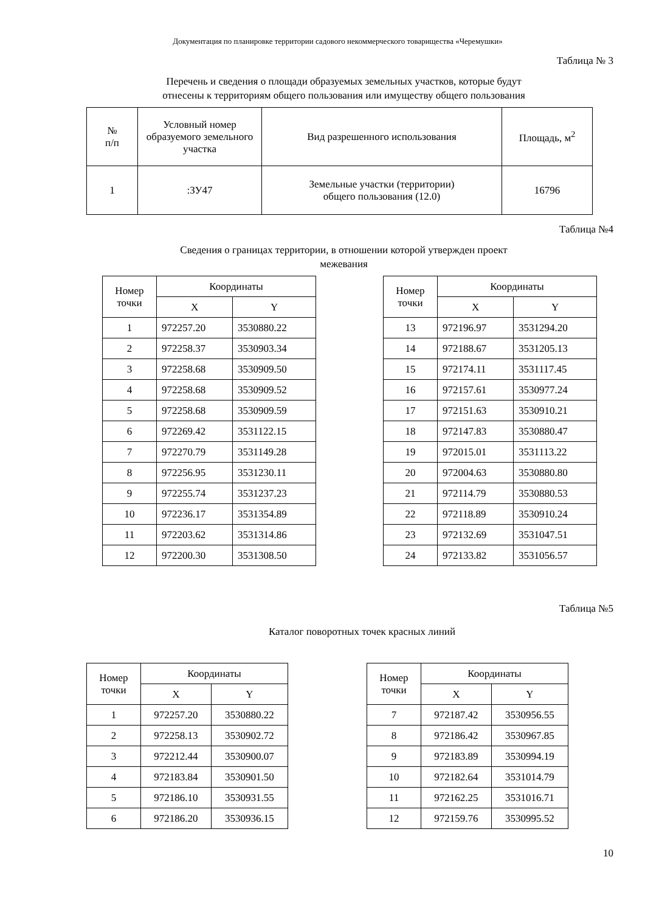Документация по планировке территории садового некоммерческого товарищества «Черемушки»
Таблица № 3
Перечень и сведения о площади образуемых земельных участков, которые будут
отнесены к территориям общего пользования или имуществу общего пользования
| № п/п | Условный номер образуемого земельного участка | Вид разрешенного использования | Площадь, м<sup>2</sup> |
| --- | --- | --- | --- |
| 1 | :ЗУ47 | Земельные участки (территории) общего пользования (12.0) | 16796 |
Таблица №4
Сведения о границах территории, в отношении которой утвержден проект
межевания
| Номер точки | Координаты | |
| --- | --- | --- |
| | X | Y |
| 1 | 972257.20 | 3530880.22 |
| 2 | 972258.37 | 3530903.34 |
| 3 | 972258.68 | 3530909.50 |
| 4 | 972258.68 | 3530909.52 |
| 5 | 972258.68 | 3530909.59 |
| 6 | 972269.42 | 3531122.15 |
| 7 | 972270.79 | 3531149.28 |
| 8 | 972256.95 | 3531230.11 |
| 9 | 972255.74 | 3531237.23 |
| 10 | 972236.17 | 3531354.89 |
| 11 | 972203.62 | 3531314.86 |
| 12 | 972200.30 | 3531308.50 |
| Номер точки | Координаты | |
| --- | --- | --- |
| | X | Y |
| 13 | 972196.97 | 3531294.20 |
| 14 | 972188.67 | 3531205.13 |
| 15 | 972174.11 | 3531117.45 |
| 16 | 972157.61 | 3530977.24 |
| 17 | 972151.63 | 3530910.21 |
| 18 | 972147.83 | 3530880.47 |
| 19 | 972015.01 | 3531113.22 |
| 20 | 972004.63 | 3530880.80 |
| 21 | 972114.79 | 3530880.53 |
| 22 | 972118.89 | 3530910.24 |
| 23 | 972132.69 | 3531047.51 |
| 24 | 972133.82 | 3531056.57 |
Таблица №5
Каталог поворотных точек красных линий
| Номер точки | Координаты | |
| --- | --- | --- |
| | X | Y |
| 1 | 972257.20 | 3530880.22 |
| 2 | 972258.13 | 3530902.72 |
| 3 | 972212.44 | 3530900.07 |
| 4 | 972183.84 | 3530901.50 |
| 5 | 972186.10 | 3530931.55 |
| 6 | 972186.20 | 3530936.15 |
| Номер точки | Координаты | |
| --- | --- | --- |
| | X | Y |
| 7 | 972187.42 | 3530956.55 |
| 8 | 972186.42 | 3530967.85 |
| 9 | 972183.89 | 3530994.19 |
| 10 | 972182.64 | 3531014.79 |
| 11 | 972162.25 | 3531016.71 |
| 12 | 972159.76 | 3530995.52 |
10